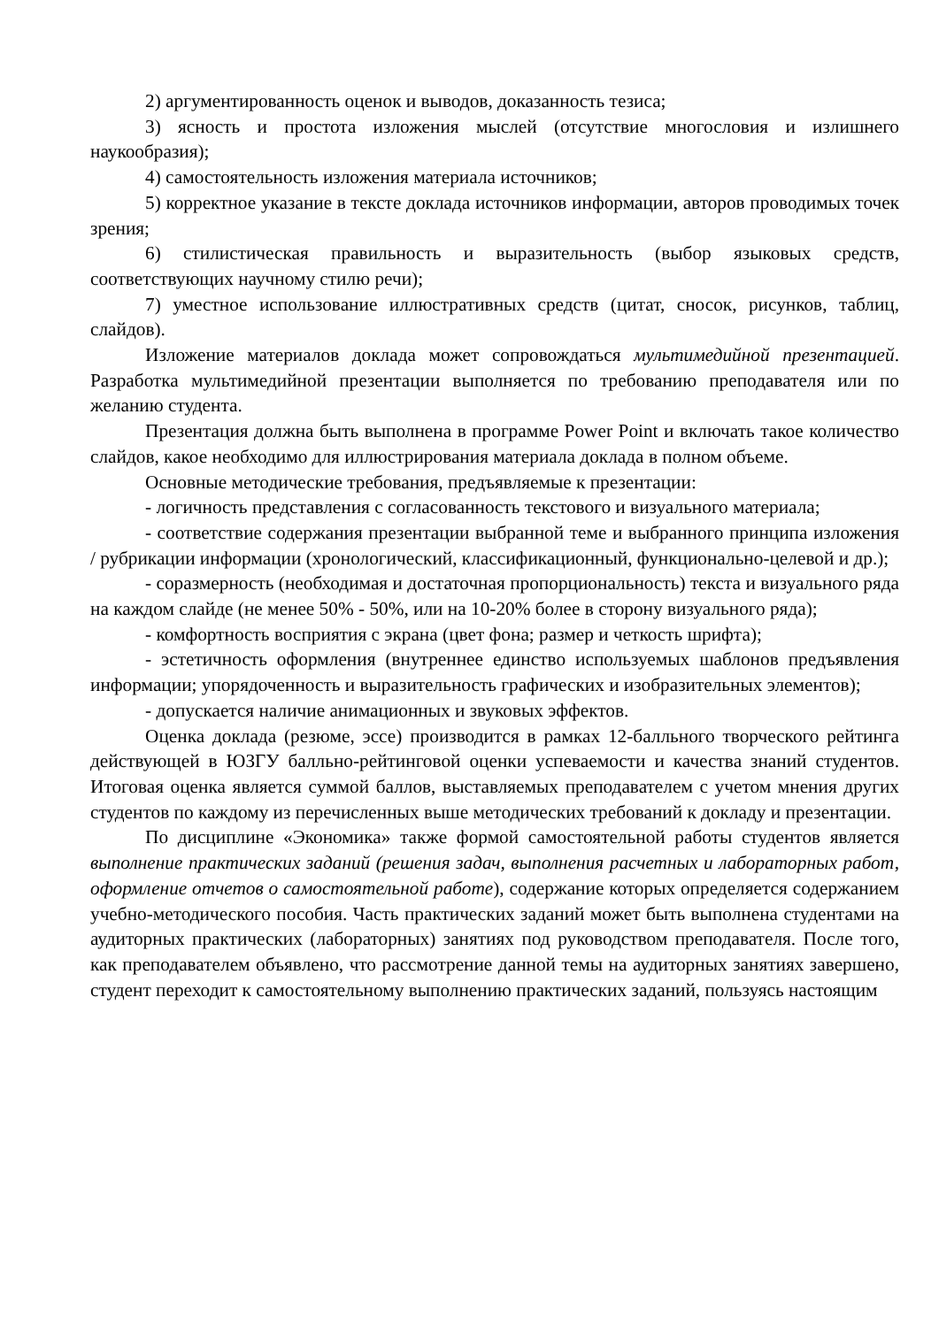2) аргументированность оценок и выводов, доказанность тезиса;
3) ясность и простота изложения мыслей (отсутствие многословия и излишнего наукообразия);
4) самостоятельность изложения материала источников;
5) корректное указание в тексте доклада источников информации, авторов проводимых точек зрения;
6) стилистическая правильность и выразительность (выбор языковых средств, соответствующих научному стилю речи);
7) уместное использование иллюстративных средств (цитат, сносок, рисунков, таблиц, слайдов).
Изложение материалов доклада может сопровождаться мультимедийной презентацией. Разработка мультимедийной презентации выполняется по требованию преподавателя или по желанию студента.
Презентация должна быть выполнена в программе Power Point и включать такое количество слайдов, какое необходимо для иллюстрирования материала доклада в полном объеме.
Основные методические требования, предъявляемые к презентации:
- логичность представления с согласованность текстового и визуального материала;
- соответствие содержания презентации выбранной теме и выбранного принципа изложения / рубрикации информации (хронологический, классификационный, функционально-целевой и др.);
- соразмерность (необходимая и достаточная пропорциональность) текста и визуального ряда на каждом слайде (не менее 50% - 50%, или на 10-20% более в сторону визуального ряда);
- комфортность восприятия с экрана (цвет фона; размер и четкость шрифта);
- эстетичность оформления (внутреннее единство используемых шаблонов предъявления информации; упорядоченность и выразительность графических и изобразительных элементов);
- допускается наличие анимационных и звуковых эффектов.
Оценка доклада (резюме, эссе) производится в рамках 12-балльного творческого рейтинга действующей в ЮЗГУ балльно-рейтинговой оценки успеваемости и качества знаний студентов. Итоговая оценка является суммой баллов, выставляемых преподавателем с учетом мнения других студентов по каждому из перечисленных выше методических требований к докладу и презентации.
По дисциплине «Экономика» также формой самостоятельной работы студентов является выполнение практических заданий (решения задач, выполнения расчетных и лабораторных работ, оформление отчетов о самостоятельной работе), содержание которых определяется содержанием учебно-методического пособия. Часть практических заданий может быть выполнена студентами на аудиторных практических (лабораторных) занятиях под руководством преподавателя. После того, как преподавателем объявлено, что рассмотрение данной темы на аудиторных занятиях завершено, студент переходит к самостоятельному выполнению практических заданий, пользуясь настоящим